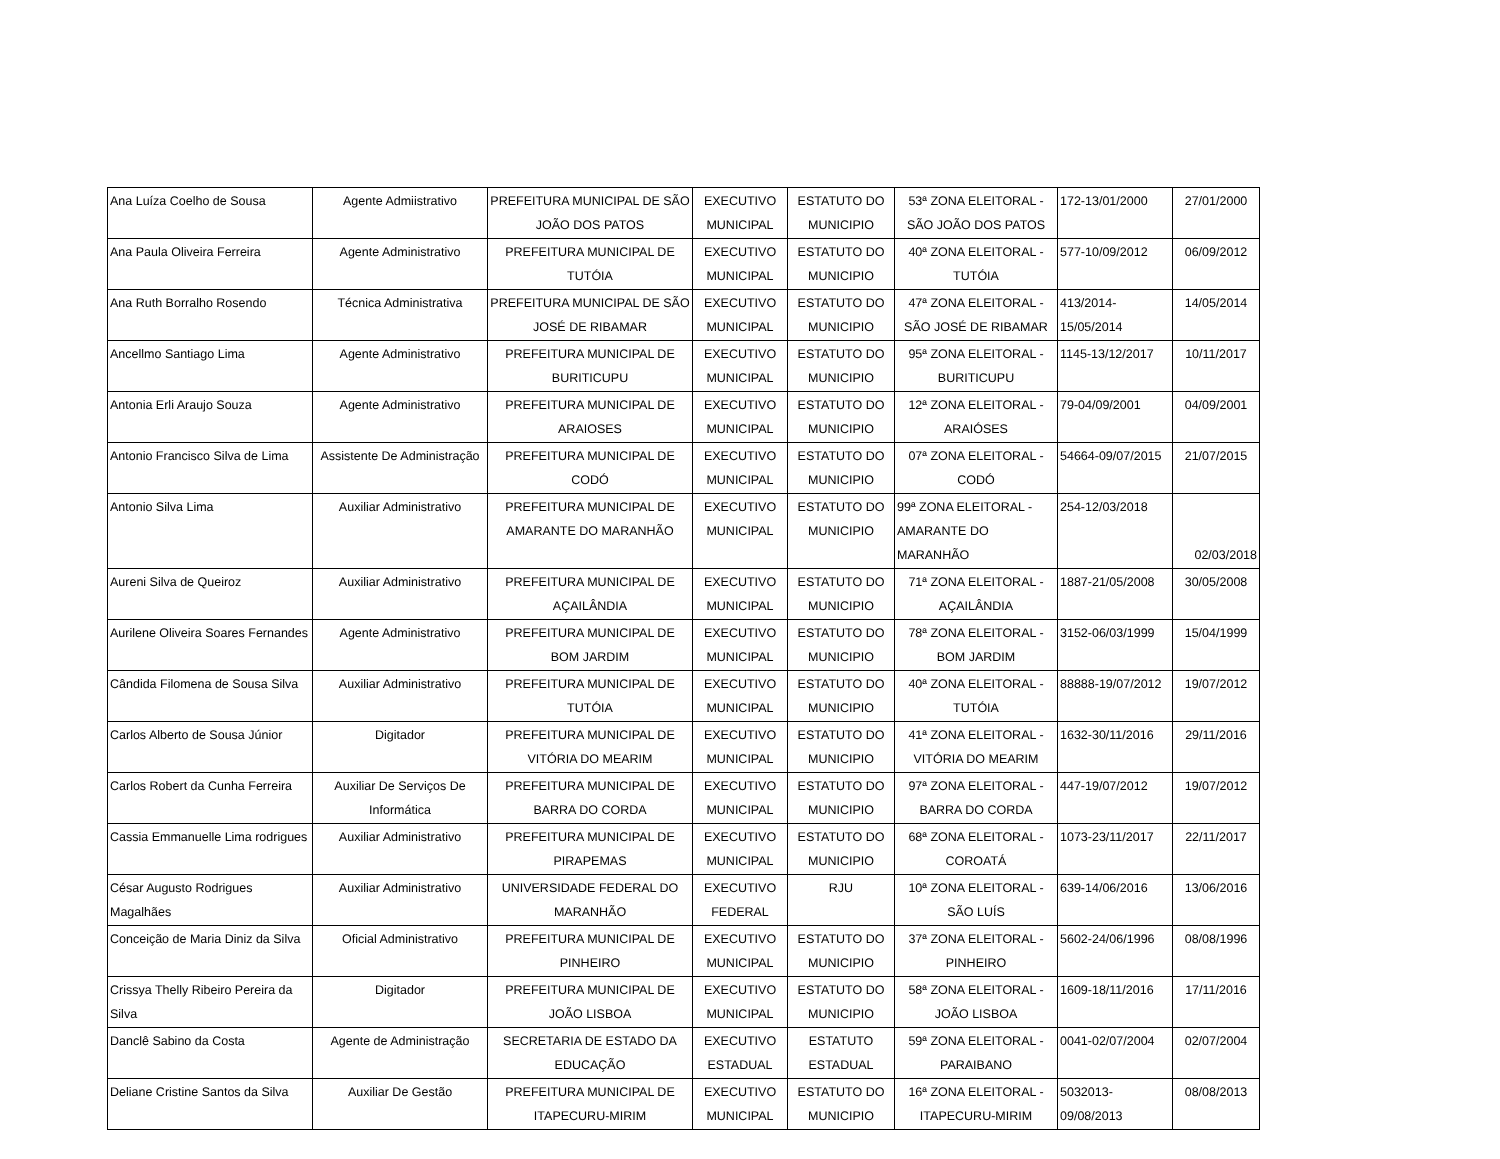| Ana Luíza Coelho de Sousa | Agente Admiistrativo | PREFEITURA MUNICIPAL DE SÃO JOÃO DOS PATOS | EXECUTIVO MUNICIPAL | ESTATUTO DO MUNICIPIO | 53ª ZONA ELEITORAL - SÃO JOÃO DOS PATOS | 172-13/01/2000 | 27/01/2000 |
| Ana Paula Oliveira Ferreira | Agente Administrativo | PREFEITURA MUNICIPAL DE TUTÓIA | EXECUTIVO MUNICIPAL | ESTATUTO DO MUNICIPIO | 40ª ZONA ELEITORAL - TUTÓIA | 577-10/09/2012 | 06/09/2012 |
| Ana Ruth Borralho Rosendo | Técnica Administrativa | PREFEITURA MUNICIPAL DE SÃO JOSÉ DE RIBAMAR | EXECUTIVO MUNICIPAL | ESTATUTO DO MUNICIPIO | 47ª ZONA ELEITORAL - SÃO JOSÉ DE RIBAMAR | 413/2014-15/05/2014 | 14/05/2014 |
| Ancellmo Santiago Lima | Agente Administrativo | PREFEITURA MUNICIPAL DE BURITICUPU | EXECUTIVO MUNICIPAL | ESTATUTO DO MUNICIPIO | 95ª ZONA ELEITORAL - BURITICUPU | 1145-13/12/2017 | 10/11/2017 |
| Antonia Erli Araujo Souza | Agente Administrativo | PREFEITURA MUNICIPAL DE ARAIOSES | EXECUTIVO MUNICIPAL | ESTATUTO DO MUNICIPIO | 12ª ZONA ELEITORAL - ARAIÓSES | 79-04/09/2001 | 04/09/2001 |
| Antonio Francisco Silva de Lima | Assistente De Administração | PREFEITURA MUNICIPAL DE CODÓ | EXECUTIVO MUNICIPAL | ESTATUTO DO MUNICIPIO | 07ª ZONA ELEITORAL - CODÓ | 54664-09/07/2015 | 21/07/2015 |
| Antonio Silva Lima | Auxiliar Administrativo | PREFEITURA MUNICIPAL DE AMARANTE DO MARANHÃO | EXECUTIVO MUNICIPAL | ESTATUTO DO MUNICIPIO | 99ª ZONA ELEITORAL - AMARANTE DO MARANHÃO | 254-12/03/2018 | 02/03/2018 |
| Aureni Silva de Queiroz | Auxiliar Administrativo | PREFEITURA MUNICIPAL DE AÇAILÂNDIA | EXECUTIVO MUNICIPAL | ESTATUTO DO MUNICIPIO | 71ª ZONA ELEITORAL - AÇAILÂNDIA | 1887-21/05/2008 | 30/05/2008 |
| Aurilene Oliveira Soares Fernandes | Agente Administrativo | PREFEITURA MUNICIPAL DE BOM JARDIM | EXECUTIVO MUNICIPAL | ESTATUTO DO MUNICIPIO | 78ª ZONA ELEITORAL - BOM JARDIM | 3152-06/03/1999 | 15/04/1999 |
| Cândida Filomena de Sousa Silva | Auxiliar Administrativo | PREFEITURA MUNICIPAL DE TUTÓIA | EXECUTIVO MUNICIPAL | ESTATUTO DO MUNICIPIO | 40ª ZONA ELEITORAL - TUTÓIA | 88888-19/07/2012 | 19/07/2012 |
| Carlos Alberto de Sousa Júnior | Digitador | PREFEITURA MUNICIPAL DE VITÓRIA DO MEARIM | EXECUTIVO MUNICIPAL | ESTATUTO DO MUNICIPIO | 41ª ZONA ELEITORAL - VITÓRIA DO MEARIM | 1632-30/11/2016 | 29/11/2016 |
| Carlos Robert da Cunha Ferreira | Auxiliar De Serviços De Informática | PREFEITURA MUNICIPAL DE BARRA DO CORDA | EXECUTIVO MUNICIPAL | ESTATUTO DO MUNICIPIO | 97ª ZONA ELEITORAL - BARRA DO CORDA | 447-19/07/2012 | 19/07/2012 |
| Cassia Emmanuelle Lima rodrigues | Auxiliar Administrativo | PREFEITURA MUNICIPAL DE PIRAPEMAS | EXECUTIVO MUNICIPAL | ESTATUTO DO MUNICIPIO | 68ª ZONA ELEITORAL - COROATÁ | 1073-23/11/2017 | 22/11/2017 |
| César Augusto Rodrigues Magalhães | Auxiliar Administrativo | UNIVERSIDADE FEDERAL DO MARANHÃO | EXECUTIVO FEDERAL | RJU | 10ª ZONA ELEITORAL - SÃO LUÍS | 639-14/06/2016 | 13/06/2016 |
| Conceição de Maria Diniz da Silva | Oficial Administrativo | PREFEITURA MUNICIPAL DE PINHEIRO | EXECUTIVO MUNICIPAL | ESTATUTO DO MUNICIPIO | 37ª ZONA ELEITORAL - PINHEIRO | 5602-24/06/1996 | 08/08/1996 |
| Crissya Thelly Ribeiro Pereira da Silva | Digitador | PREFEITURA MUNICIPAL DE JOÃO LISBOA | EXECUTIVO MUNICIPAL | ESTATUTO DO MUNICIPIO | 58ª ZONA ELEITORAL - JOÃO LISBOA | 1609-18/11/2016 | 17/11/2016 |
| Danclê Sabino da Costa | Agente de Administração | SECRETARIA DE ESTADO DA EDUCAÇÃO | EXECUTIVO ESTADUAL | ESTATUTO ESTADUAL | 59ª ZONA ELEITORAL - PARAIBANO | 0041-02/07/2004 | 02/07/2004 |
| Deliane Cristine Santos da Silva | Auxiliar De Gestão | PREFEITURA MUNICIPAL DE ITAPECURU-MIRIM | EXECUTIVO MUNICIPAL | ESTATUTO DO MUNICIPIO | 16ª ZONA ELEITORAL - ITAPECURU-MIRIM | 5032013-09/08/2013 | 08/08/2013 |